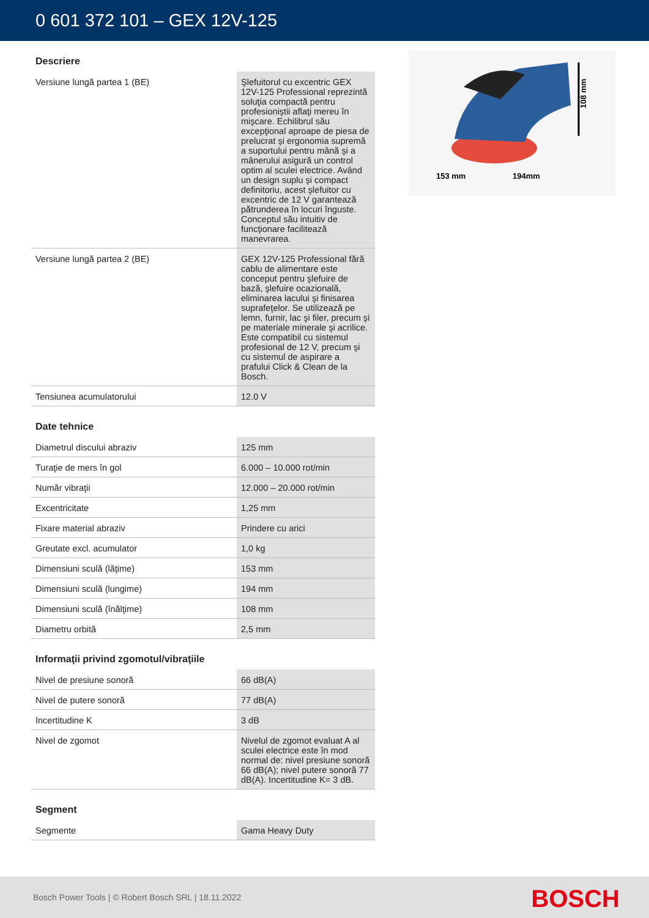0 601 372 101 – GEX 12V-125
108 mm
153 mm
194mm
Descriere
| Versiune lungă partea 1 (BE) | Şlefuitorul cu excentric GEX 12V-125 Professional reprezintă soluţia compactă pentru profesioniştii aflaţi mereu în mişcare. Echilibrul său excepţional aproape de piesa de prelucrat şi ergonomia supremă a suportului pentru mână şi a mânerului asigură un control optim al sculei electrice. Având un design suplu şi compact definitoriu, acest şlefuitor cu excentric de 12 V garantează pătrunderea în locuri înguste. Conceptul său intuitiv de funcţionare facilitează manevrarea. |
| Versiune lungă partea 2 (BE) | GEX 12V-125 Professional fără cablu de alimentare este conceput pentru şlefuire de bază, şlefuire ocazională, eliminarea lacului şi finisarea suprafeţelor. Se utilizează pe lemn, furnir, lac şi filer, precum şi pe materiale minerale şi acrilice. Este compatibil cu sistemul profesional de 12 V, precum şi cu sistemul de aspirare a prafului Click & Clean de la Bosch. |
| Tensiunea acumulatorului | 12.0 V |
Date tehnice
| Diametrul discului abraziv | 125 mm |
| Turaţie de mers în gol | 6.000 – 10.000 rot/min |
| Număr vibraţii | 12.000 – 20.000 rot/min |
| Excentricitate | 1,25 mm |
| Fixare material abraziv | Prindere cu arici |
| Greutate excl. acumulator | 1,0 kg |
| Dimensiuni sculă (lăţime) | 153 mm |
| Dimensiuni sculă (lungime) | 194 mm |
| Dimensiuni sculă (înălţime) | 108 mm |
| Diametru orbită | 2,5 mm |
Informaţii privind zgomotul/vibraţiile
| Nivel de presiune sonoră | 66 dB(A) |
| Nivel de putere sonoră | 77 dB(A) |
| Incertitudine K | 3 dB |
| Nivel de zgomot | Nivelul de zgomot evaluat A al sculei electrice este în mod normal de: nivel presiune sonoră 66 dB(A); nivel putere sonoră 77 dB(A). Incertitudine K= 3 dB. |
Segment
| Segmente | Gama Heavy Duty |
Bosch Power Tools | © Robert Bosch SRL | 18.11.2022
BOSCH